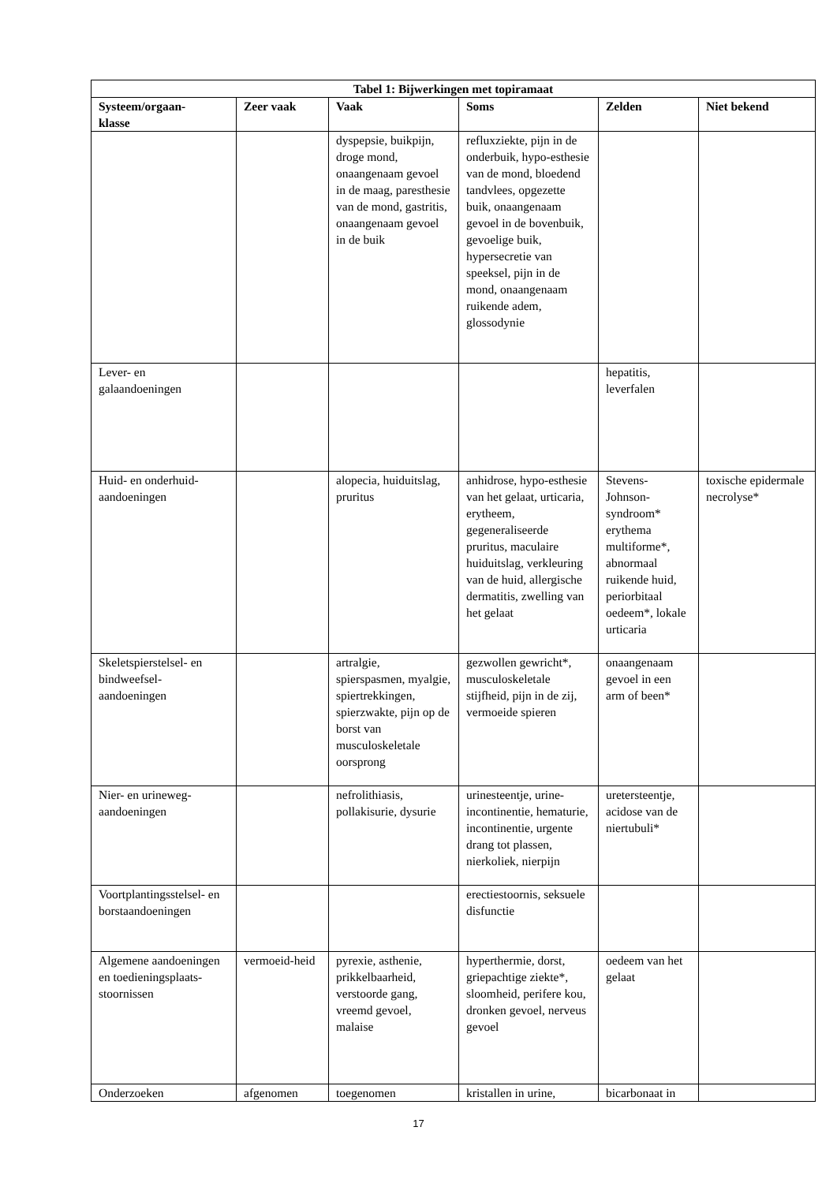| Tabel 1: Bijwerkingen met topiramaat | | | | | |
| --- | --- | --- | --- | --- | --- |
| Systeem/orgaan- klasse | Zeer vaak | Vaak | Soms | Zelden | Niet bekend |
| | | dyspepsie, buikpijn, droge mond, onaangenaam gevoel in de maag, paresthesie van de mond, gastritis, onaangenaam gevoel in de buik | refluxziekte, pijn in de onderbuik, hypo-esthesie van de mond, bloedend tandvlees, opgezette buik, onaangenaam gevoel in de bovenbuik, gevoelige buik, hypersecretie van speeksel, pijn in de mond, onaangenaam ruikende adem, glossodynie | | |
| Lever- en galaandoeningen | | | | hepatitis, leverfalen | |
| Huid- en onderhuid-aandoeningen | | alopecia, huiduitslag, pruritus | anhidrose, hypo-esthesie van het gelaat, urticaria, erytheem, gegeneraliseerde pruritus, maculaire huiduitslag, verkleuring van de huid, allergische dermatitis, zwelling van het gelaat | Stevens-Johnson-syndroom* erythema multiforme*, abnormaal ruikende huid, periorbitaal oedeem*, lokale urticaria | toxische epidermale necrolyse* |
| Skeletspierstelsel- en bindweefsel-aandoeningen | | artralgie, spierspasmen, myalgie, spiertrekkingen, spierzwakte, pijn op de borst van musculoskeletale oorsprong | gezwollen gewricht*, musculoskeletale stijfheid, pijn in de zij, vermoeide spieren | onaangenaam gevoel in een arm of been* | |
| Nier- en urineweg-aandoeningen | | nefrolithiasis, pollakisurie, dysurie | urinesteentje, urine-incontinentie, hematurie, incontinentie, urgente drang tot plassen, nierkoliek, nierpijn | uretersteentje, acidose van de niertubuli* | |
| Voortplantingsstelsel- en borstaandoeningen | | | erectiestoornis, seksuele disfunctie | | |
| Algemene aandoeningen en toedieningsplaats-stoornissen | vermoeid-heid | pyrexie, asthenie, prikkelbaarheid, verstoorde gang, vreemd gevoel, malaise | hyperthermie, dorst, griepachtige ziekte*, sloomheid, perifere kou, dronken gevoel, nerveus gevoel | oedeem van het gelaat | |
| Onderzoeken | afgenomen | toegenomen | kristallen in urine, | bicarbonaat in | |
17